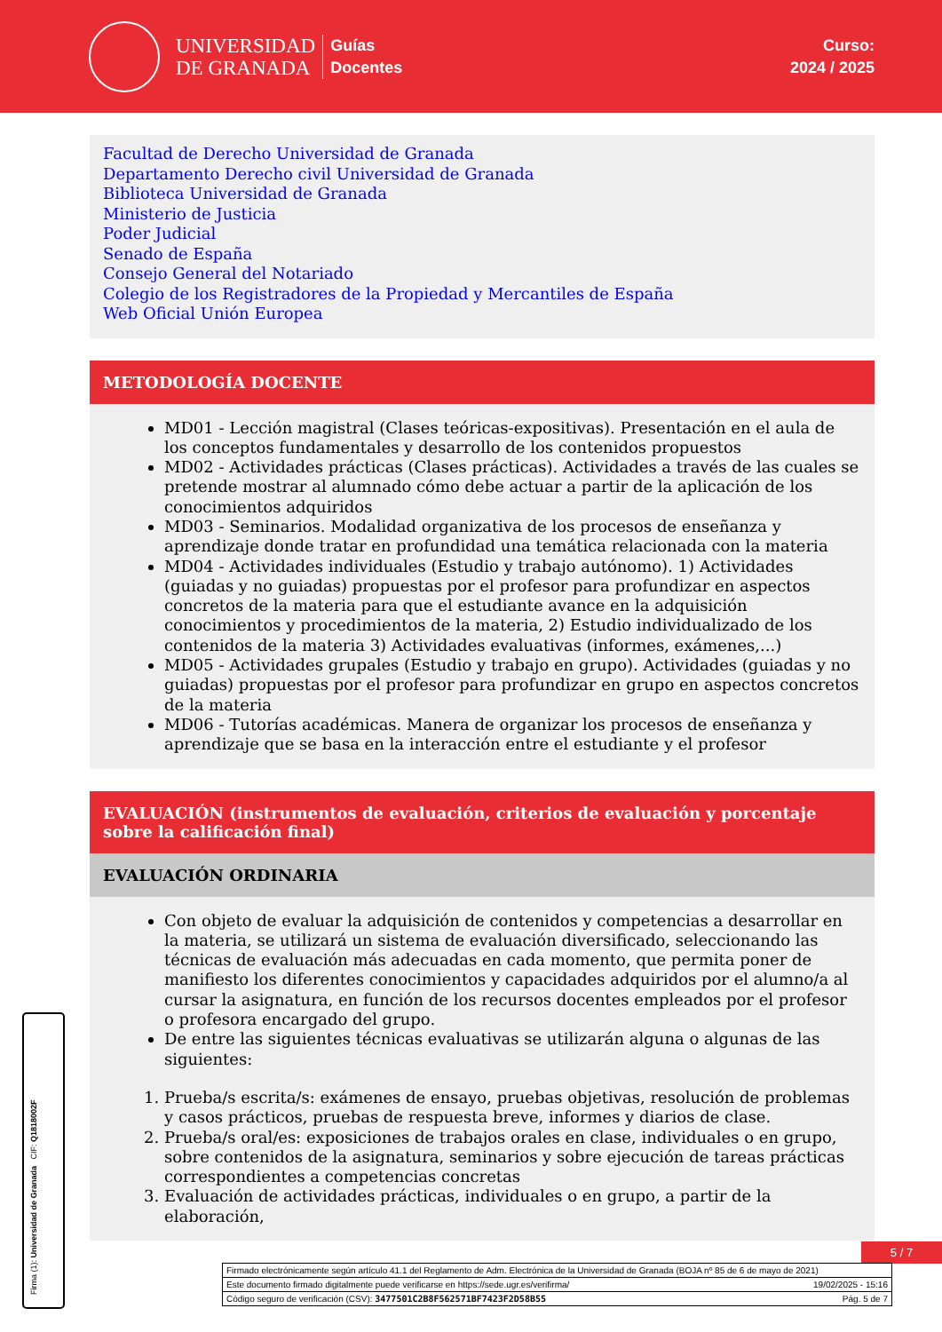UNIVERSIDAD
DE GRANADA
Guías
Docentes
Curso:
2024 / 2025
Facultad de Derecho Universidad de Granada
Departamento Derecho civil Universidad de Granada
Biblioteca Universidad de Granada
Ministerio de Justicia
Poder Judicial
Senado de España
Consejo General del Notariado
Colegio de los Registradores de la Propiedad y Mercantiles de España
Web Oficial Unión Europea
METODOLOGÍA DOCENTE
MD01 - Lección magistral (Clases teóricas-expositivas). Presentación en el aula de los conceptos fundamentales y desarrollo de los contenidos propuestos
MD02 - Actividades prácticas (Clases prácticas). Actividades a través de las cuales se pretende mostrar al alumnado cómo debe actuar a partir de la aplicación de los conocimientos adquiridos
MD03 - Seminarios. Modalidad organizativa de los procesos de enseñanza y aprendizaje donde tratar en profundidad una temática relacionada con la materia
MD04 - Actividades individuales (Estudio y trabajo autónomo). 1) Actividades (guiadas y no guiadas) propuestas por el profesor para profundizar en aspectos concretos de la materia para que el estudiante avance en la adquisición conocimientos y procedimientos de la materia, 2) Estudio individualizado de los contenidos de la materia 3) Actividades evaluativas (informes, exámenes,...)
MD05 - Actividades grupales (Estudio y trabajo en grupo). Actividades (guiadas y no guiadas) propuestas por el profesor para profundizar en grupo en aspectos concretos de la materia
MD06 - Tutorías académicas. Manera de organizar los procesos de enseñanza y aprendizaje que se basa en la interacción entre el estudiante y el profesor
EVALUACIÓN (instrumentos de evaluación, criterios de evaluación y porcentaje sobre la calificación final)
EVALUACIÓN ORDINARIA
Con objeto de evaluar la adquisición de contenidos y competencias a desarrollar en la materia, se utilizará un sistema de evaluación diversificado, seleccionando las técnicas de evaluación más adecuadas en cada momento, que permita poner de manifiesto los diferentes conocimientos y capacidades adquiridos por el alumno/a al cursar la asignatura, en función de los recursos docentes empleados por el profesor o profesora encargado del grupo.
De entre las siguientes técnicas evaluativas se utilizarán alguna o algunas de las siguientes:
1. Prueba/s escrita/s: exámenes de ensayo, pruebas objetivas, resolución de problemas y casos prácticos, pruebas de respuesta breve, informes y diarios de clase.
2. Prueba/s oral/es: exposiciones de trabajos orales en clase, individuales o en grupo, sobre contenidos de la asignatura, seminarios y sobre ejecución de tareas prácticas correspondientes a competencias concretas
3. Evaluación de actividades prácticas, individuales o en grupo, a partir de la elaboración,
Firma (1): Universidad de Granada CIF: Q1818002F
5 / 7
Firmado electrónicamente según artículo 41.1 del Reglamento de Adm. Electrónica de la Universidad de Granada (BOJA nº 85 de 6 de mayo de 2021)
Este documento firmado digitalmente puede verificarse en https://sede.ugr.es/verifirma/ 19/02/2025 - 15:16
Código seguro de verificación (CSV): 3477501C2B8F562571BF7423F2D58B55 Pág. 5 de 7